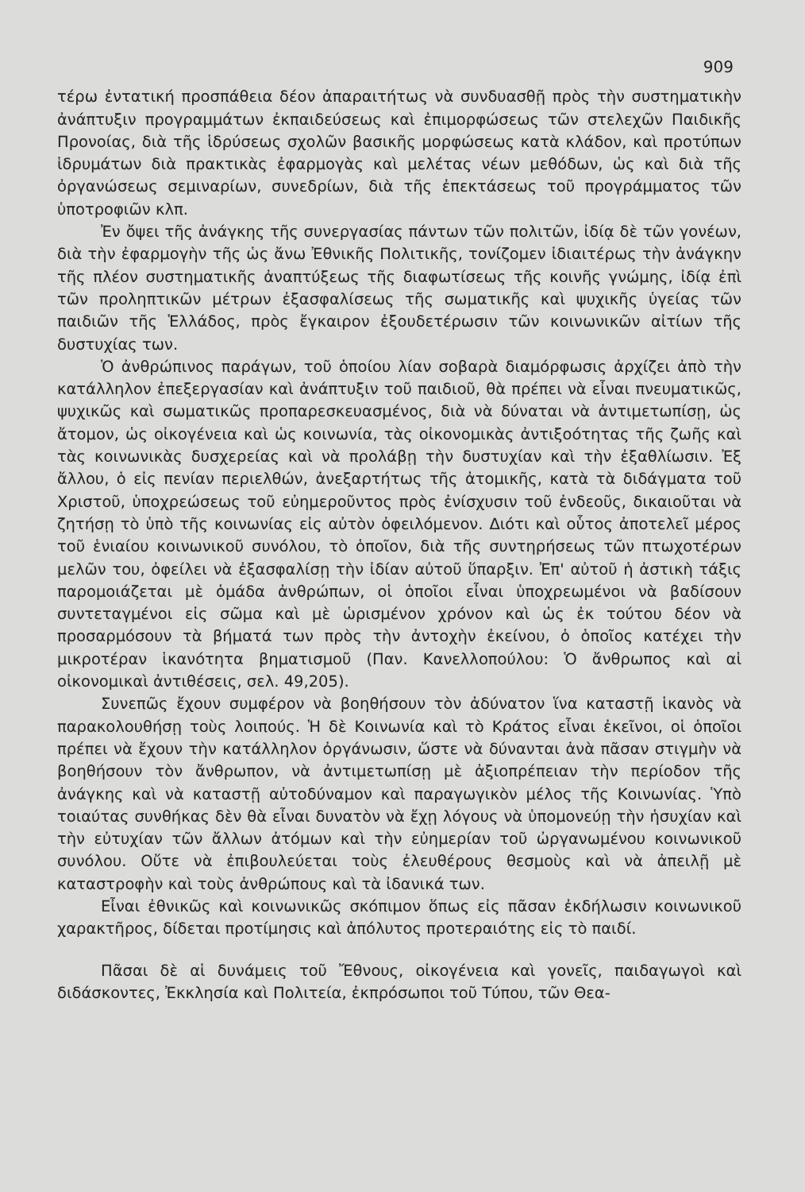909
τέρω ἐντατική προσπάθεια δέον ἀπαραιτήτως νὰ συνδυασθῇ πρὸς τὴν συστηματικὴν ἀνάπτυξιν προγραμμάτων ἐκπαιδεύσεως καὶ ἐπιμορφώσεως τῶν στελεχῶν Παιδικῆς Προνοίας, διὰ τῆς ἱδρύσεως σχολῶν βασικῆς μορφώσεως κατὰ κλάδον, καὶ προτύπων ἱδρυμάτων διὰ πρακτικὰς ἐφαρμογὰς καὶ μελέτας νέων μεθόδων, ὡς καὶ διὰ τῆς ὀργανώσεως σεμιναρίων, συνεδρίων, διὰ τῆς ἐπεκτάσεως τοῦ προγράμματος τῶν ὑποτροφιῶν κλπ.
Ἐν ὄψει τῆς ἀνάγκης τῆς συνεργασίας πάντων τῶν πολιτῶν, ἰδίᾳ δὲ τῶν γονέων, διὰ τὴν ἐφαρμογὴν τῆς ὡς ἄνω Ἐθνικῆς Πολιτικῆς, τονίζομεν ἰδιαιτέρως τὴν ἀνάγκην τῆς πλέον συστηματικῆς ἀναπτύξεως τῆς διαφωτίσεως τῆς κοινῆς γνώμης, ἰδίᾳ ἐπὶ τῶν προληπτικῶν μέτρων ἐξασφαλίσεως τῆς σωματικῆς καὶ ψυχικῆς ὑγείας τῶν παιδιῶν τῆς Ἑλλάδος, πρὸς ἔγκαιρον ἐξουδετέρωσιν τῶν κοινωνικῶν αἰτίων τῆς δυστυχίας των.
Ὁ ἀνθρώπινος παράγων, τοῦ ὁποίου λίαν σοβαρὰ διαμόρφωσις ἀρχίζει ἀπὸ τὴν κατάλληλον ἐπεξεργασίαν καὶ ἀνάπτυξιν τοῦ παιδιοῦ, θὰ πρέπει νὰ εἶναι πνευματικῶς, ψυχικῶς καὶ σωματικῶς προπαρεσκευασμένος, διὰ νὰ δύναται νὰ ἀντιμετωπίσῃ, ὡς ἄτομον, ὡς οἰκογένεια καὶ ὡς κοινωνία, τὰς οἰκονομικὰς ἀντιξοότητας τῆς ζωῆς καὶ τὰς κοινωνικὰς δυσχερείας καὶ νὰ προλάβῃ τὴν δυστυχίαν καὶ τὴν ἐξαθλίωσιν. Ἐξ ἄλλου, ὁ εἰς πενίαν περιελθών, ἀνεξαρτήτως τῆς ἀτομικῆς, κατὰ τὰ διδάγματα τοῦ Χριστοῦ, ὑποχρεώσεως τοῦ εὐημεροῦντος πρὸς ἐνίσχυσιν τοῦ ἐνδεοῦς, δικαιοῦται νὰ ζητήσῃ τὸ ὑπὸ τῆς κοινωνίας εἰς αὐτὸν ὀφειλόμενον. Διότι καὶ οὗτος ἀποτελεῖ μέρος τοῦ ἑνιαίου κοινωνικοῦ συνόλου, τὸ ὁποῖον, διὰ τῆς συντηρήσεως τῶν πτωχοτέρων μελῶν του, ὀφείλει νὰ ἐξασφαλίσῃ τὴν ἰδίαν αὐτοῦ ὕπαρξιν. Ἐπ' αὐτοῦ ἡ ἀστικὴ τάξις παρομοιάζεται μὲ ὁμάδα ἀνθρώπων, οἱ ὁποῖοι εἶναι ὑποχρεωμένοι νὰ βαδίσουν συντεταγμένοι εἰς σῶμα καὶ μὲ ὡρισμένον χρόνον καὶ ὡς ἐκ τούτου δέον νὰ προσαρμόσουν τὰ βήματά των πρὸς τὴν ἀντοχὴν ἐκείνου, ὁ ὁποῖος κατέχει τὴν μικροτέραν ἱκανότητα βηματισμοῦ (Παν. Κανελλοπούλου: Ὁ ἄνθρωπος καὶ αἱ οἰκονομικαὶ ἀντιθέσεις, σελ. 49,205).
Συνεπῶς ἔχουν συμφέρον νὰ βοηθήσουν τὸν ἀδύνατον ἵνα καταστῇ ἱκανὸς νὰ παρακολουθήσῃ τοὺς λοιπούς. Ἡ δὲ Κοινωνία καὶ τὸ Κράτος εἶναι ἐκεῖνοι, οἱ ὁποῖοι πρέπει νὰ ἔχουν τὴν κατάλληλον ὀργάνωσιν, ὥστε νὰ δύνανται ἀνὰ πᾶσαν στιγμὴν νὰ βοηθήσουν τὸν ἄνθρωπον, νὰ ἀντιμετωπίσῃ μὲ ἀξιοπρέπειαν τὴν περίοδον τῆς ἀνάγκης καὶ νὰ καταστῇ αὐτοδύναμον καὶ παραγωγικὸν μέλος τῆς Κοινωνίας. Ὑπὸ τοιαύτας συνθήκας δὲν θὰ εἶναι δυνατὸν νὰ ἔχῃ λόγους νὰ ὑπομονεύῃ τὴν ἡσυχίαν καὶ τὴν εὐτυχίαν τῶν ἄλλων ἀτόμων καὶ τὴν εὐημερίαν τοῦ ὠργανωμένου κοινωνικοῦ συνόλου. Οὔτε νὰ ἐπιβουλεύεται τοὺς ἐλευθέρους θεσμοὺς καὶ νὰ ἀπειλῇ μὲ καταστροφὴν καὶ τοὺς ἀνθρώπους καὶ τὰ ἰδανικά των.
Εἶναι ἐθνικῶς καὶ κοινωνικῶς σκόπιμον ὅπως εἰς πᾶσαν ἐκδήλωσιν κοινωνικοῦ χαρακτῆρος, δίδεται προτίμησις καὶ ἀπόλυτος προτεραιότης εἰς τὸ παιδί.
Πᾶσαι δὲ αἱ δυνάμεις τοῦ Ἔθνους, οἰκογένεια καὶ γονεῖς, παιδαγωγοὶ καὶ διδάσκοντες, Ἐκκλησία καὶ Πολιτεία, ἐκπρόσωποι τοῦ Τύπου, τῶν Θεα-